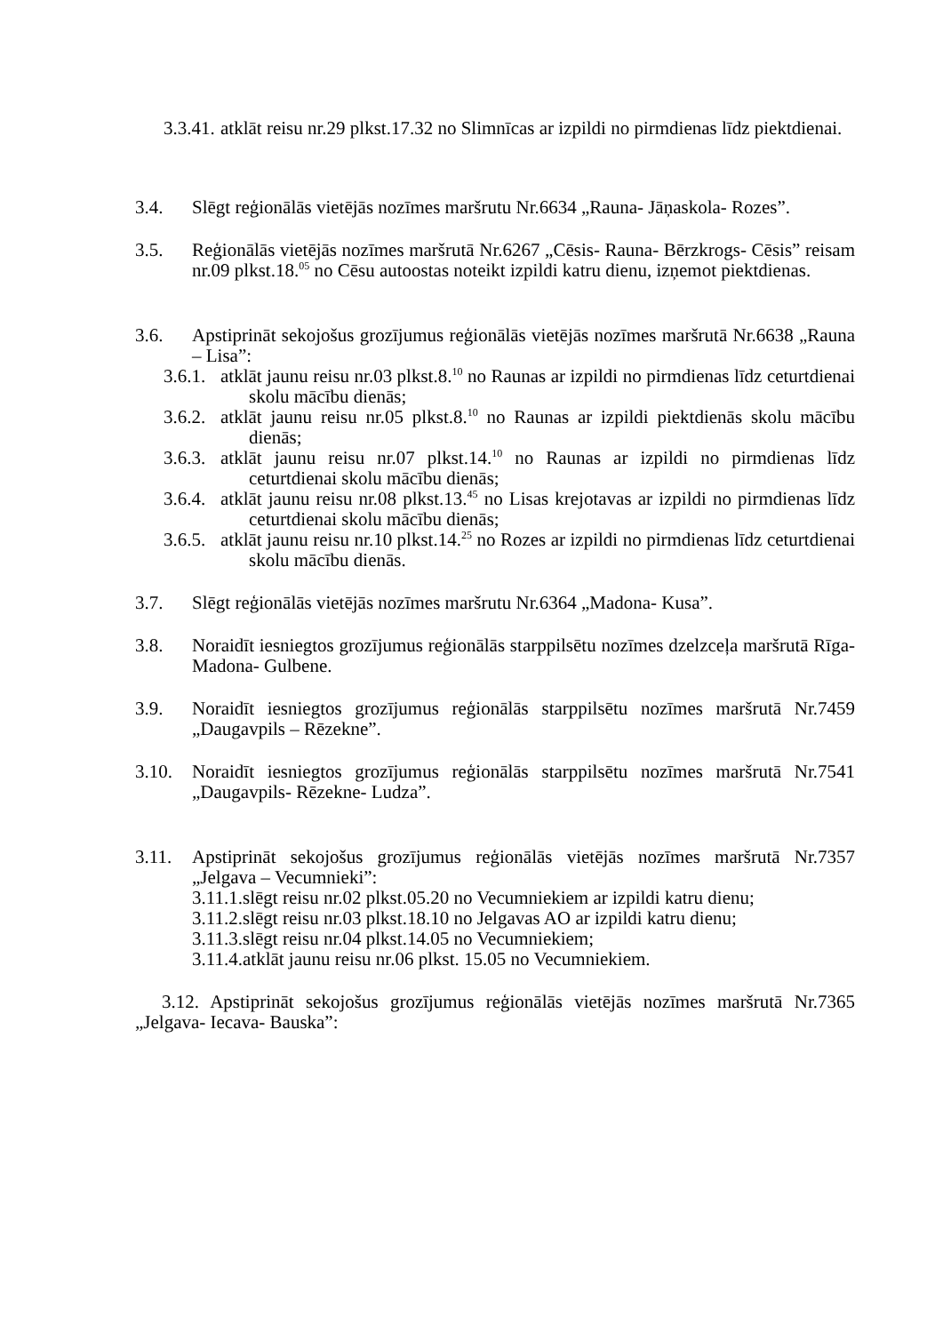3.3.41. atklāt reisu nr.29 plkst.17.32 no Slimnīcas ar izpildi no pirmdienas līdz piektdienai.
3.4. Slēgt reģionālās vietējās nozīmes maršrutu Nr.6634 „Rauna- Jāņaskola- Rozes”.
3.5. Reģionālās vietējās nozīmes maršrutā Nr.6267 „Cēsis- Rauna- Bērzkrogs- Cēsis” reisam nr.09 plkst.18.<sup>05</sup> no Cēsu autoostas noteikt izpildi katru dienu, izņemot piektdienas.
3.6. Apstiprināt sekojošus grozījumus reģionālās vietējās nozīmes maršrutā Nr.6638 „Rauna – Lisa”:
3.6.1. atklāt jaunu reisu nr.03 plkst.8.<sup>10</sup> no Raunas ar izpildi no pirmdienas līdz ceturtdienai skolu mācību dienās;
3.6.2. atklāt jaunu reisu nr.05 plkst.8.<sup>10</sup> no Raunas ar izpildi piektdienās skolu mācību dienās;
3.6.3. atklāt jaunu reisu nr.07 plkst.14.<sup>10</sup> no Raunas ar izpildi no pirmdienas līdz ceturtdienai skolu mācību dienās;
3.6.4. atklāt jaunu reisu nr.08 plkst.13.<sup>45</sup> no Lisas krejotavas ar izpildi no pirmdienas līdz ceturtdienai skolu mācību dienās;
3.6.5. atklāt jaunu reisu nr.10 plkst.14.<sup>25</sup> no Rozes ar izpildi no pirmdienas līdz ceturtdienai skolu mācību dienās.
3.7. Slēgt reģionālās vietējās nozīmes maršrutu Nr.6364 „Madona- Kusa”.
3.8. Noraidīt iesniegtos grozījumus reģionālās starppilsētu nozīmes dzelzceļa maršrutā Rīga- Madona- Gulbene.
3.9. Noraidīt iesniegtos grozījumus reģionālās starppilsētu nozīmes maršrutā Nr.7459 „Daugavpils – Rēzekne”.
3.10. Noraidīt iesniegtos grozījumus reģionālās starppilsētu nozīmes maršrutā Nr.7541 „Daugavpils- Rēzekne- Ludza”.
3.11. Apstiprināt sekojošus grozījumus reģionālās vietējās nozīmes maršrutā Nr.7357 „Jelgava – Vecumnieki”:
3.11.1.slēgt reisu nr.02 plkst.05.20 no Vecumniekiem ar izpildi katru dienu;
3.11.2.slēgt reisu nr.03 plkst.18.10 no Jelgavas AO ar izpildi katru dienu;
3.11.3.slēgt reisu nr.04 plkst.14.05 no Vecumniekiem;
3.11.4.atklāt jaunu reisu nr.06 plkst. 15.05 no Vecumniekiem.
3.12. Apstiprināt sekojošus grozījumus reģionālās vietējās nozīmes maršrutā Nr.7365 „Jelgava- Iecava- Bauska”: